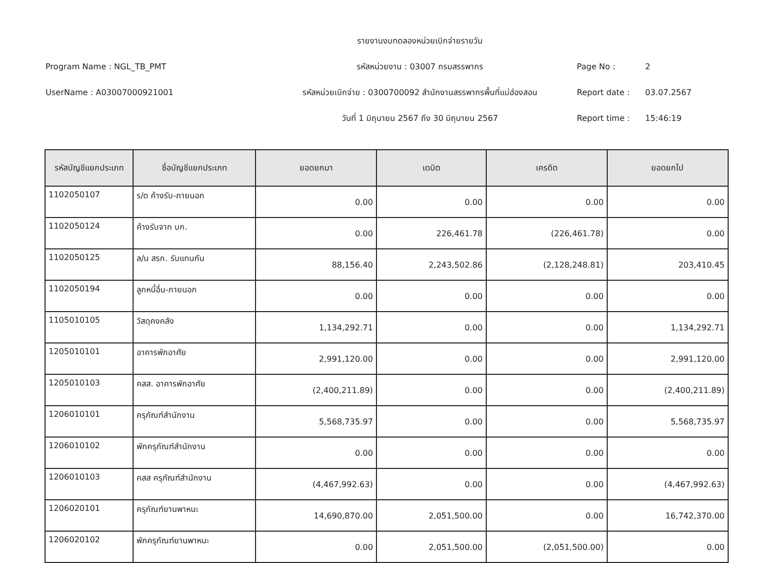Program Name : NGL_TB_PMT
UserName : A03007000921001
รายงานงบทดลองหน่วยเบิกจ่ายรายวัน
รหัสหน่วยงาน : 03007 กรมสรรพากร
รหัสหน่วยเบิกจ่าย : 0300700092 สำนักงานสรรพากรพื้นที่แม่ฮ่องสอน
วันที่ 1 มิถุนายน 2567 ถึง 30 มิถุนายน 2567
Page No : 2
Report date : 03.07.2567
Report time : 15:46:19
| รหัสบัญชีแยกประเภท | ชื่อบัญชีแยกประเภท | ยอดยกมา | เดบิต | เครดิต | ยอดยกไป |
| --- | --- | --- | --- | --- | --- |
| 1102050107 | ร/ด ค้างรับ-ภายนอก | 0.00 | 0.00 | 0.00 | 0.00 |
| 1102050124 | ค้างรับจาก บก. | 0.00 | 226,461.78 | (226,461.78) | 0.00 |
| 1102050125 | ล/น สรก. รับแทนกัน | 88,156.40 | 2,243,502.86 | (2,128,248.81) | 203,410.45 |
| 1102050194 | ลูกหนี้อื่น-ภายนอก | 0.00 | 0.00 | 0.00 | 0.00 |
| 1105010105 | วัสดุคงคลัง | 1,134,292.71 | 0.00 | 0.00 | 1,134,292.71 |
| 1205010101 | อาคารพักอาศัย | 2,991,120.00 | 0.00 | 0.00 | 2,991,120.00 |
| 1205010103 | คสส. อาคารพักอาศัย | (2,400,211.89) | 0.00 | 0.00 | (2,400,211.89) |
| 1206010101 | ครุภัณฑ์สำนักงาน | 5,568,735.97 | 0.00 | 0.00 | 5,568,735.97 |
| 1206010102 | พักครุภัณฑ์สำนักงาน | 0.00 | 0.00 | 0.00 | 0.00 |
| 1206010103 | คสส ครุภัณฑ์สำนักงาน | (4,467,992.63) | 0.00 | 0.00 | (4,467,992.63) |
| 1206020101 | ครุภัณฑ์ยานพาหนะ | 14,690,870.00 | 2,051,500.00 | 0.00 | 16,742,370.00 |
| 1206020102 | พักครุภัณฑ์ยานพาหนะ | 0.00 | 2,051,500.00 | (2,051,500.00) | 0.00 |